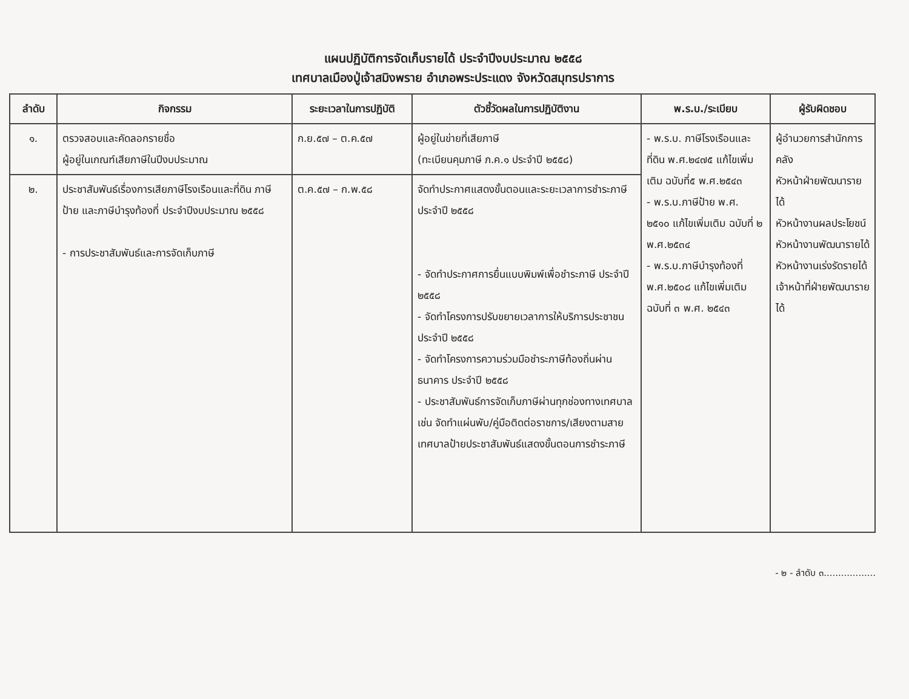แผนปฏิบัติการจัดเก็บรายได้ ประจำปีงบประมาณ ๒๕๕๘
เทศบาลเมืองปู่เจ้าสมิงพราย อำเภอพระประแดง จังหวัดสมุทรปราการ
| ลำดับ | กิจกรรม | ระยะเวลาในการปฏิบัติ | ตัวชี้วัดผลในการปฏิบัติงาน | พ.ร.บ./ระเบียบ | ผู้รับผิดชอบ |
| --- | --- | --- | --- | --- | --- |
| ๑. | ตรวจสอบและคัดลอกรายชื่อ ผู้อยู่ในเกณฑ์เสียภาษีในปีงบประมาณ | ก.ย.๕๗ – ต.ค.๕๗ | ผู้อยู่ในข่ายที่เสียภาษี (ทะเบียนคุมภาษี ภ.ค.๑ ประจำปี ๒๕๕๘) | - พ.ร.บ. ภาษีโรงเรือนและที่ดิน พ.ศ.๒๔๗๕ แก้ไขเพิ่มเติม ฉบับที่๕ พ.ศ.๒๕๔๓ - พ.ร.บ.ภาษีป้าย พ.ศ. ๒๕๑๐ แก้ไขเพิ่มเติม ฉบับที่ ๒ พ.ศ.๒๕๓๔ - พ.ร.บ.ภาษีบำรุงท้องที่ พ.ศ.๒๕๐๘ แก้ไขเพิ่มเติม ฉบับที่ ๓ พ.ศ. ๒๕๔๓ | ผู้อำนวยการสำนักการคลัง หัวหน้าฝ่ายพัฒนารายได้ หัวหน้างานผลประโยชน์ หัวหน้างานพัฒนารายได้ หัวหน้างานเร่งรัดรายได้ เจ้าหน้าที่ฝ่ายพัฒนารายได้ |
| ๒. | ประชาสัมพันธ์เรื่องการเสียภาษีโรงเรือนและที่ดิน ภาษีป้าย และภาษีบำรุงท้องที่ ประจำปีงบประมาณ ๒๕๕๘ - การประชาสัมพันธ์และการจัดเก็บภาษี | ต.ค.๕๗ – ก.พ.๕๘ | จัดทำประกาศแสดงขั้นตอนและระยะเวลาการชำระภาษี ประจำปี ๒๕๕๘ - จัดทำประกาศการยื่นแบบพิมพ์เพื่อชำระภาษี ประจำปี ๒๕๕๘ - จัดทำโครงการปรับขยายเวลาการให้บริการประชาชน ประจำปี ๒๕๕๘ - จัดทำโครงการความร่วมมือชำระภาษีท้องถิ่นผ่านธนาคาร ประจำปี ๒๕๕๘ - ประชาสัมพันธ์การจัดเก็บภาษีผ่านทุกช่องทางเทศบาล เช่น จัดทำแผ่นพับ/คู่มือติดต่อราชการ/เสียงตามสายเทศบาลป้ายประชาสัมพันธ์แสดงขั้นตอนการชำระภาษี | | |
- ๒ - ลำดับ ๓..................